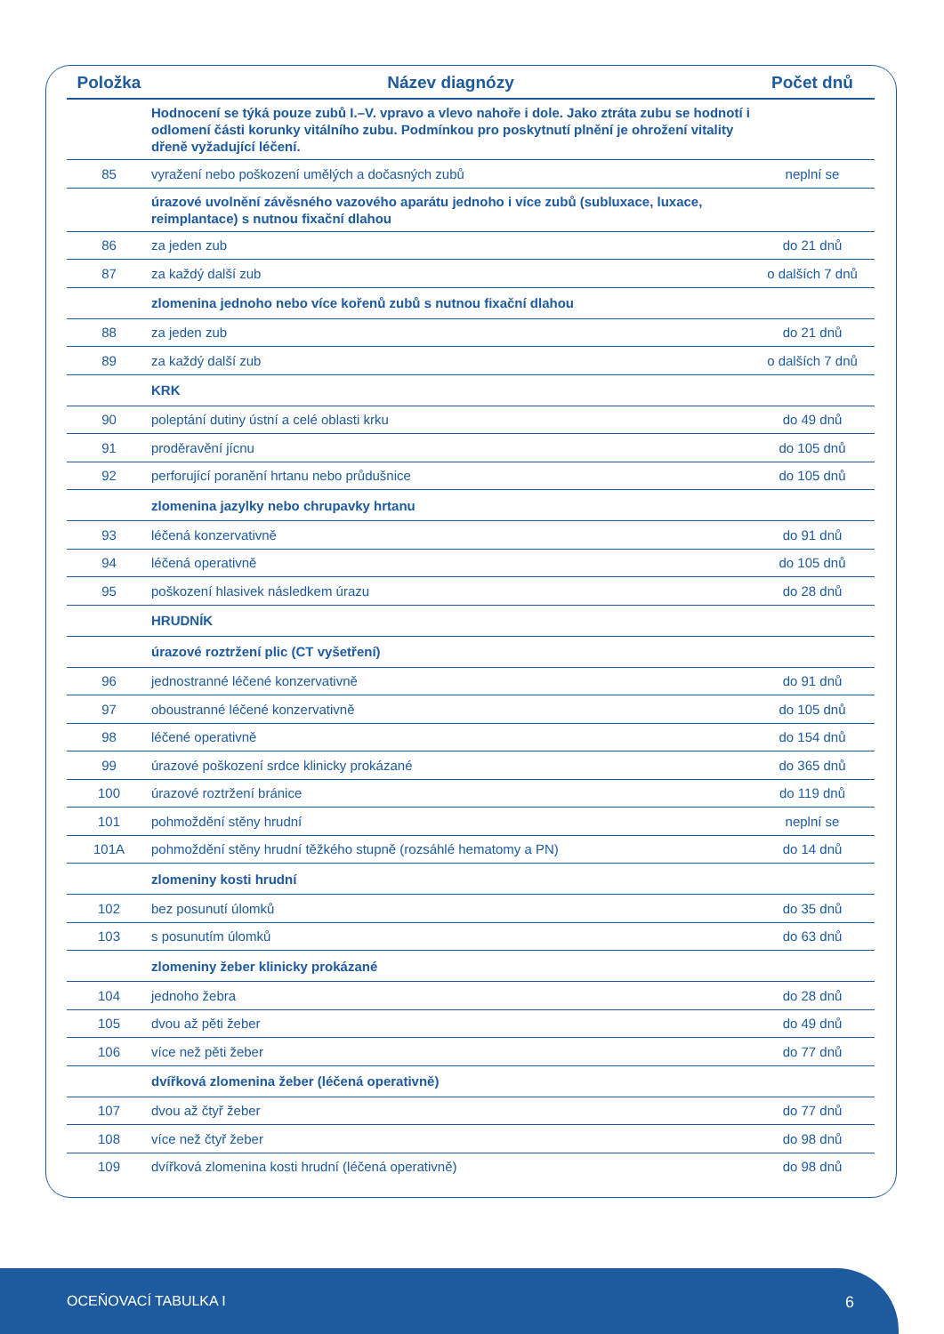| Položka | Název diagnózy | Počet dnů |
| --- | --- | --- |
| | Hodnocení se týká pouze zubů I.–V. vpravo a vlevo nahoře i dole. Jako ztráta zubu se hodnotí i odlomení části korunky vitálního zubu. Podmínkou pro poskytnutí plnění je ohrožení vitality dřeně vyžadující léčení. | |
| 85 | vyražení nebo poškození umělých a dočasných zubů | neplní se |
| | úrazové uvolnění závěsného vazového aparátu jednoho i více zubů (subluxace, luxace, reimplantace) s nutnou fixační dlahou | |
| 86 | za jeden zub | do 21 dnů |
| 87 | za každý další zub | o dalších 7 dnů |
| | zlomenina jednoho nebo více kořenů zubů s nutnou fixační dlahou | |
| 88 | za jeden zub | do 21 dnů |
| 89 | za každý další zub | o dalších 7 dnů |
| | KRK | |
| 90 | poleptání dutiny ústní a celé oblasti krku | do 49 dnů |
| 91 | proděravění jícnu | do 105 dnů |
| 92 | perforující poranění hrtanu nebo průdušnice | do 105 dnů |
| | zlomenina jazylky nebo chrupavky hrtanu | |
| 93 | léčená konzervativně | do 91 dnů |
| 94 | léčená operativně | do 105 dnů |
| 95 | poškození hlasivek následkem úrazu | do 28 dnů |
| | HRUDNÍK | |
| | úrazové roztržení plic (CT vyšetření) | |
| 96 | jednostranné léčené konzervativně | do 91 dnů |
| 97 | oboustranné léčené konzervativně | do 105 dnů |
| 98 | léčené operativně | do 154 dnů |
| 99 | úrazové poškození srdce klinicky prokázané | do 365 dnů |
| 100 | úrazové roztržení bránice | do 119 dnů |
| 101 | pohmoždění stěny hrudní | neplní se |
| 101A | pohmoždění stěny hrudní těžkého stupně (rozsáhlé hematomy a PN) | do 14 dnů |
| | zlomeniny kosti hrudní | |
| 102 | bez posunutí úlomků | do 35 dnů |
| 103 | s posunutím úlomků | do 63 dnů |
| | zlomeniny žeber klinicky prokázané | |
| 104 | jednoho žebra | do 28 dnů |
| 105 | dvou až pěti žeber | do 49 dnů |
| 106 | více než pěti žeber | do 77 dnů |
| | dvířková zlomenina žeber (léčená operativně) | |
| 107 | dvou až čtyř žeber | do 77 dnů |
| 108 | více než čtyř žeber | do 98 dnů |
| 109 | dvířková zlomenina kosti hrudní (léčená operativně) | do 98 dnů |
OCEŇOVACÍ TABULKA I 6